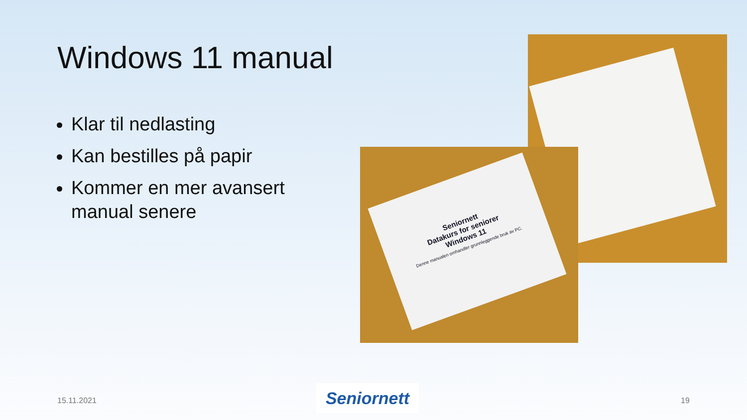Windows 11 manual
Klar til nedlasting
Kan bestilles på papir
Kommer en mer avansert manual senere
Seniornett
Datakurs for seniorer
Windows 11
Denne manualen omhandler grunnleggende bruk av PC.
15.11.2021 Seniornett 19